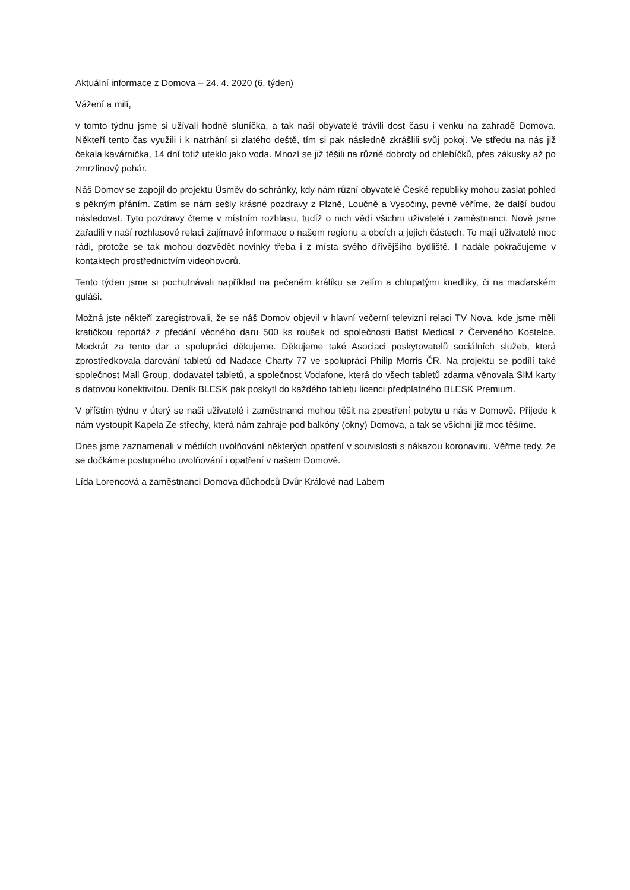Aktuální informace z Domova – 24. 4. 2020 (6. týden)
Vážení a milí,
v tomto týdnu jsme si užívali hodně sluníčka, a tak naši obyvatelé trávili dost času i venku na zahradě Domova. Někteří tento čas využili i k natrhání si zlatého deště, tím si pak následně zkrášlili svůj pokoj. Ve středu na nás již čekala kavárnička, 14 dní totiž uteklo jako voda. Mnozí se již těšili na různé dobroty od chlebíčků, přes zákusky až po zmrzlinový pohár.
Náš Domov se zapojil do projektu Úsměv do schránky, kdy nám různí obyvatelé České republiky mohou zaslat pohled s pěkným přáním. Zatím se nám sešly krásné pozdravy z Plzně, Loučně a Vysočiny, pevně věříme, že další budou následovat. Tyto pozdravy čteme v místním rozhlasu, tudíž o nich vědí všichni uživatelé i zaměstnanci. Nově jsme zařadili v naší rozhlasové relaci zajímavé informace o našem regionu a obcích a jejich částech. To mají uživatelé moc rádi, protože se tak mohou dozvědět novinky třeba i z místa svého dřívějšího bydliště. I nadále pokračujeme v kontaktech prostřednictvím videohovorů.
Tento týden jsme si pochutnávali například na pečeném králíku se zelím a chlupatými knedlíky, či na maďarském guláši.
Možná jste někteří zaregistrovali, že se náš Domov objevil v hlavní večerní televizní relaci TV Nova, kde jsme měli kratičkou reportáž z předání věcného daru 500 ks roušek od společnosti Batist Medical z Červeného Kostelce. Mockrát za tento dar a spolupráci děkujeme. Děkujeme také Asociaci poskytovatelů sociálních služeb, která zprostředkovala darování tabletů od Nadace Charty 77 ve spolupráci Philip Morris ČR. Na projektu se podílí také společnost Mall Group, dodavatel tabletů, a společnost Vodafone, která do všech tabletů zdarma věnovala SIM karty s datovou konektivitou. Deník BLESK pak poskytl do každého tabletu licenci předplatného BLESK Premium.
V příštím týdnu v úterý se naši uživatelé i zaměstnanci mohou těšit na zpestření pobytu u nás v Domově. Přijede k nám vystoupit Kapela Ze střechy, která nám zahraje pod balkóny (okny) Domova, a tak se všichni již moc těšíme.
Dnes jsme zaznamenali v médiích uvolňování některých opatření v souvislosti s nákazou koronaviru. Věřme tedy, že se dočkáme postupného uvolňování i opatření v našem Domově.
Lída Lorencová a zaměstnanci Domova důchodců Dvůr Králové nad Labem